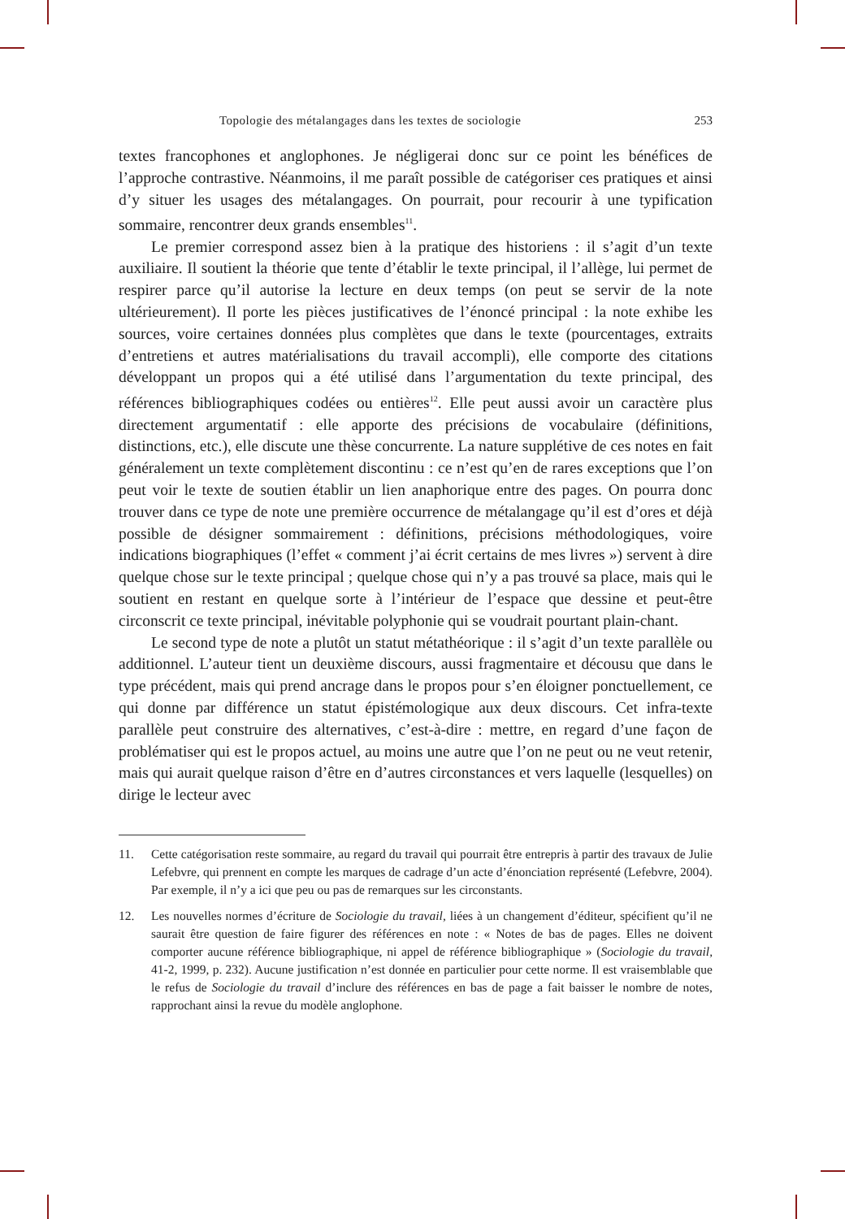Topologie des métalangages dans les textes de sociologie 253
textes francophones et anglophones. Je négligerai donc sur ce point les bénéfices de l’approche contrastive. Néanmoins, il me paraît possible de catégoriser ces pratiques et ainsi d’y situer les usages des métalangages. On pourrait, pour recourir à une typification sommaire, rencontrer deux grands ensembles<sup>11</sup>.
Le premier correspond assez bien à la pratique des historiens : il s’agit d’un texte auxiliaire. Il soutient la théorie que tente d’établir le texte principal, il l’allège, lui permet de respirer parce qu’il autorise la lecture en deux temps (on peut se servir de la note ultérieurement). Il porte les pièces justificatives de l’énoncé principal : la note exhibe les sources, voire certaines données plus complètes que dans le texte (pourcentages, extraits d’entretiens et autres matérialisations du travail accompli), elle comporte des citations développant un propos qui a été utilisé dans l’argumentation du texte principal, des références bibliographiques codées ou entières<sup>12</sup>. Elle peut aussi avoir un caractère plus directement argumentatif : elle apporte des précisions de vocabulaire (définitions, distinctions, etc.), elle discute une thèse concurrente. La nature supplétive de ces notes en fait généralement un texte complètement discontinu : ce n’est qu’en de rares exceptions que l’on peut voir le texte de soutien établir un lien anaphorique entre des pages. On pourra donc trouver dans ce type de note une première occurrence de métalangage qu’il est d’ores et déjà possible de désigner sommairement : définitions, précisions méthodologiques, voire indications biographiques (l’effet « comment j’ai écrit certains de mes livres ») servent à dire quelque chose sur le texte principal ; quelque chose qui n’y a pas trouvé sa place, mais qui le soutient en restant en quelque sorte à l’intérieur de l’espace que dessine et peut-être circonscrit ce texte principal, inévitable polyphonie qui se voudrait pourtant plain-chant.
Le second type de note a plutôt un statut métathéorique : il s’agit d’un texte parallèle ou additionnel. L’auteur tient un deuxième discours, aussi fragmentaire et décousu que dans le type précédent, mais qui prend ancrage dans le propos pour s’en éloigner ponctuellement, ce qui donne par différence un statut épistémologique aux deux discours. Cet infra-texte parallèle peut construire des alternatives, c’est-à-dire : mettre, en regard d’une façon de problématiser qui est le propos actuel, au moins une autre que l’on ne peut ou ne veut retenir, mais qui aurait quelque raison d’être en d’autres circonstances et vers laquelle (lesquelles) on dirige le lecteur avec
11. Cette catégorisation reste sommaire, au regard du travail qui pourrait être entrepris à partir des travaux de Julie Lefebvre, qui prennent en compte les marques de cadrage d’un acte d’énonciation représenté (Lefebvre, 2004). Par exemple, il n’y a ici que peu ou pas de remarques sur les circonstants.
12. Les nouvelles normes d’écriture de Sociologie du travail, liées à un changement d’éditeur, spécifient qu’il ne saurait être question de faire figurer des références en note : « Notes de bas de pages. Elles ne doivent comporter aucune référence bibliographique, ni appel de référence bibliographique » (Sociologie du travail, 41-2, 1999, p. 232). Aucune justification n’est donnée en particulier pour cette norme. Il est vraisemblable que le refus de Sociologie du travail d’inclure des références en bas de page a fait baisser le nombre de notes, rapprochant ainsi la revue du modèle anglophone.